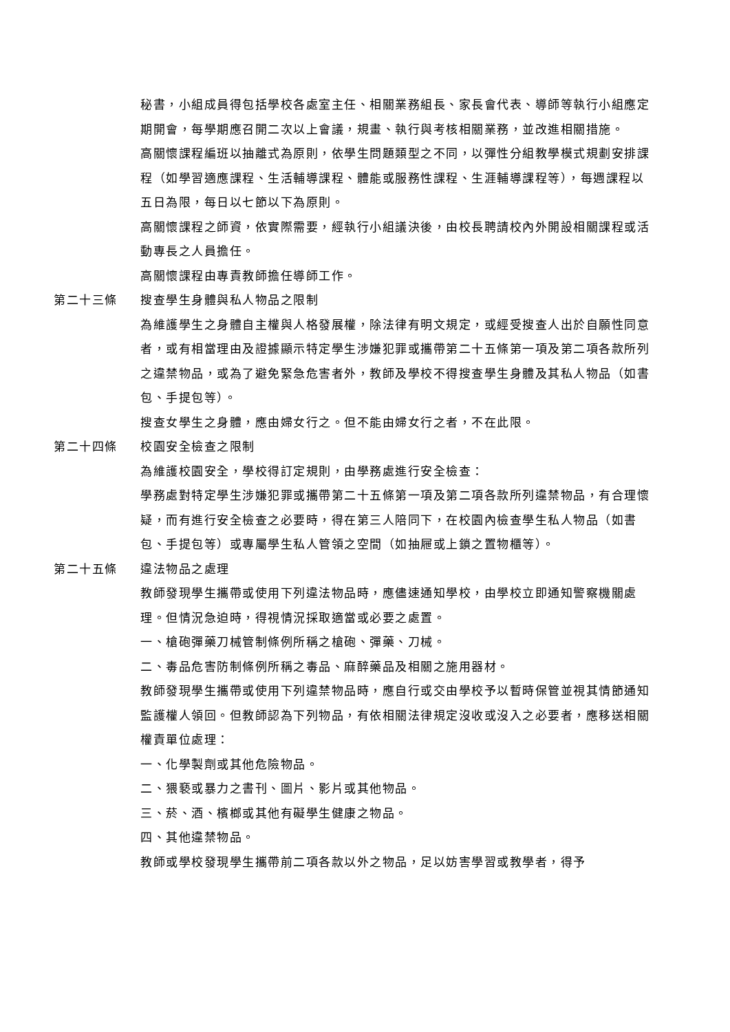秘書，小組成員得包括學校各處室主任、相關業務組長、家長會代表、導師等執行小組應定期開會，每學期應召開二次以上會議，規畫、執行與考核相關業務，並改進相關措施。
高關懷課程編班以抽離式為原則，依學生問題類型之不同，以彈性分組教學模式規劃安排課程（如學習適應課程、生活輔導課程、體能或服務性課程、生涯輔導課程等），每週課程以五日為限，每日以七節以下為原則。
高關懷課程之師資，依實際需要，經執行小組議決後，由校長聘請校內外開設相關課程或活動專長之人員擔任。
高關懷課程由專責教師擔任導師工作。
第二十三條 搜查學生身體與私人物品之限制
為維護學生之身體自主權與人格發展權，除法律有明文規定，或經受搜查人出於自願性同意者，或有相當理由及證據顯示特定學生涉嫌犯罪或攜帶第二十五條第一項及第二項各款所列之違禁物品，或為了避免緊急危害者外，教師及學校不得搜查學生身體及其私人物品（如書包、手提包等）。
搜查女學生之身體，應由婦女行之。但不能由婦女行之者，不在此限。
第二十四條 校園安全檢查之限制
為維護校園安全，學校得訂定規則，由學務處進行安全檢查：
學務處對特定學生涉嫌犯罪或攜帶第二十五條第一項及第二項各款所列違禁物品，有合理懷疑，而有進行安全檢查之必要時，得在第三人陪同下，在校園內檢查學生私人物品（如書包、手提包等）或專屬學生私人管領之空間（如抽屜或上鎖之置物櫃等）。
第二十五條 違法物品之處理
教師發現學生攜帶或使用下列違法物品時，應儘速通知學校，由學校立即通知警察機關處理。但情況急迫時，得視情況採取適當或必要之處置。
一、槍砲彈藥刀械管制條例所稱之槍砲、彈藥、刀械。
二、毒品危害防制條例所稱之毒品、麻醉藥品及相關之施用器材。
教師發現學生攜帶或使用下列違禁物品時，應自行或交由學校予以暫時保管並視其情節通知監護權人領回。但教師認為下列物品，有依相關法律規定沒收或沒入之必要者，應移送相關權責單位處理：
一、化學製劑或其他危險物品。
二、猥褻或暴力之書刊、圖片、影片或其他物品。
三、菸、酒、檳榔或其他有礙學生健康之物品。
四、其他違禁物品。
教師或學校發現學生攜帶前二項各款以外之物品，足以妨害學習或教學者，得予